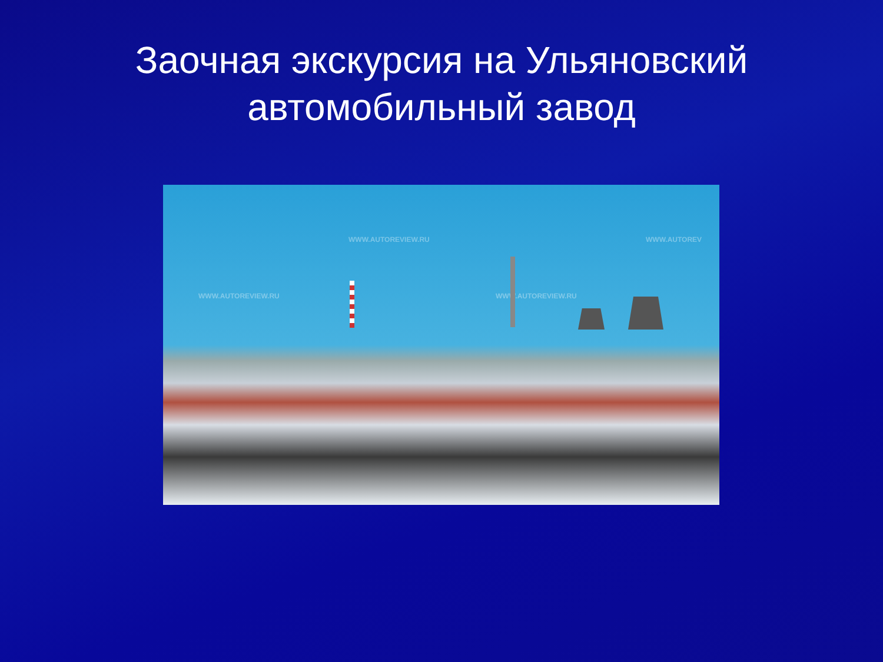Заочная экскурсия на Ульяновский
автомобильный завод
WWW.AUTOREVIEW.RU WWW.AUTOREV
WWW.AUTOREVIEW.RU WWW.AUTOREVIEW.RU